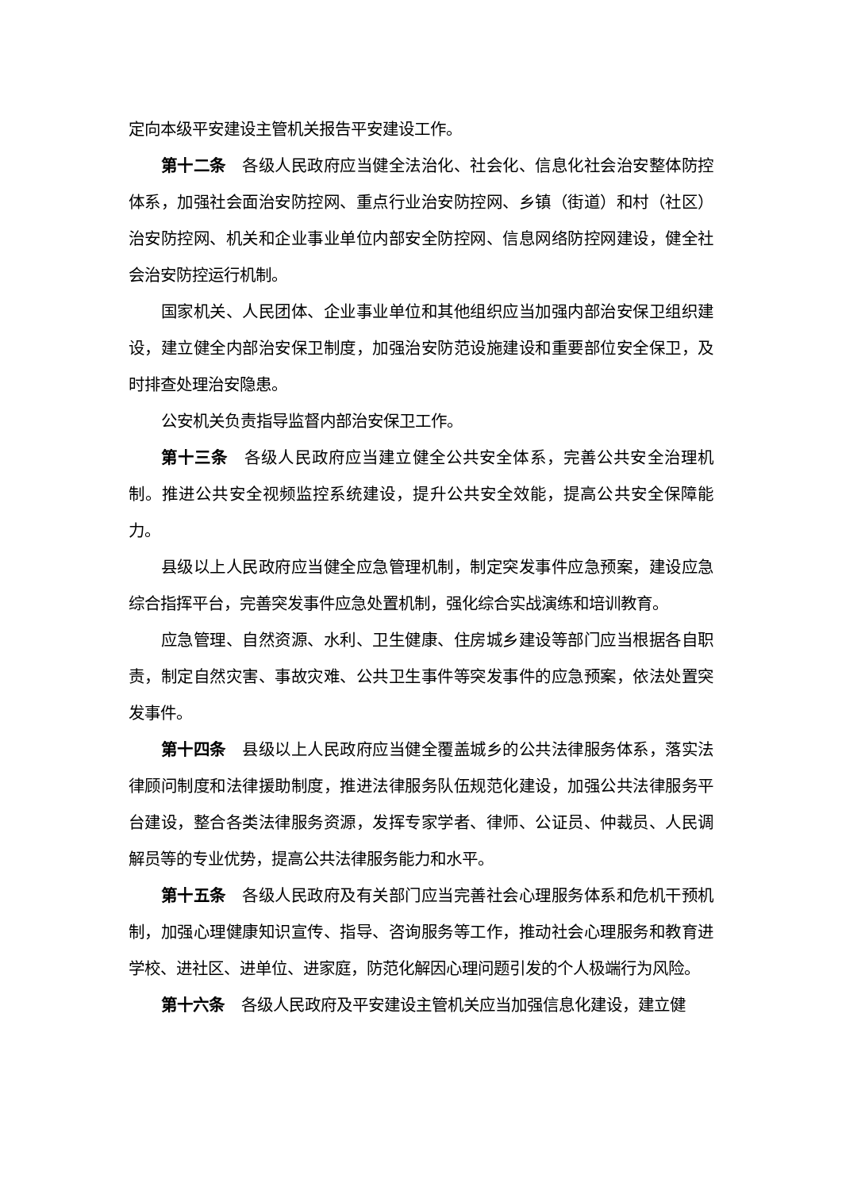定向本级平安建设主管机关报告平安建设工作。
第十二条 各级人民政府应当健全法治化、社会化、信息化社会治安整体防控体系，加强社会面治安防控网、重点行业治安防控网、乡镇（街道）和村（社区）治安防控网、机关和企业事业单位内部安全防控网、信息网络防控网建设，健全社会治安防控运行机制。
国家机关、人民团体、企业事业单位和其他组织应当加强内部治安保卫组织建设，建立健全内部治安保卫制度，加强治安防范设施建设和重要部位安全保卫，及时排查处理治安隐患。
公安机关负责指导监督内部治安保卫工作。
第十三条 各级人民政府应当建立健全公共安全体系，完善公共安全治理机制。推进公共安全视频监控系统建设，提升公共安全效能，提高公共安全保障能力。
县级以上人民政府应当健全应急管理机制，制定突发事件应急预案，建设应急综合指挥平台，完善突发事件应急处置机制，强化综合实战演练和培训教育。
应急管理、自然资源、水利、卫生健康、住房城乡建设等部门应当根据各自职责，制定自然灾害、事故灾难、公共卫生事件等突发事件的应急预案，依法处置突发事件。
第十四条 县级以上人民政府应当健全覆盖城乡的公共法律服务体系，落实法律顾问制度和法律援助制度，推进法律服务队伍规范化建设，加强公共法律服务平台建设，整合各类法律服务资源，发挥专家学者、律师、公证员、仲裁员、人民调解员等的专业优势，提高公共法律服务能力和水平。
第十五条 各级人民政府及有关部门应当完善社会心理服务体系和危机干预机制，加强心理健康知识宣传、指导、咨询服务等工作，推动社会心理服务和教育进学校、进社区、进单位、进家庭，防范化解因心理问题引发的个人极端行为风险。
第十六条 各级人民政府及平安建设主管机关应当加强信息化建设，建立健